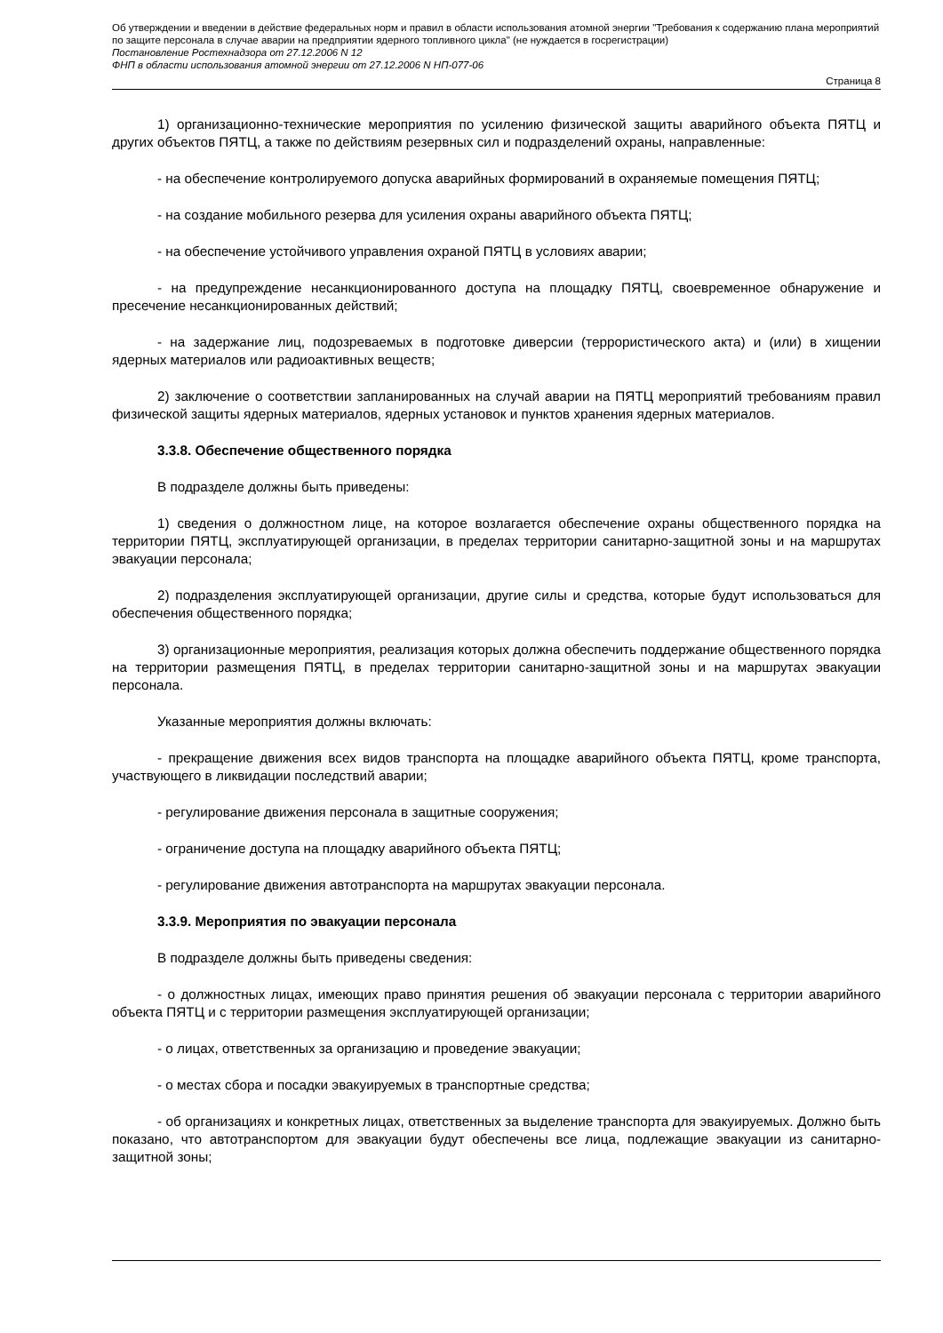Об утверждении и введении в действие федеральных норм и правил в области использования атомной энергии "Требования к содержанию плана мероприятий по защите персонала в случае аварии на предприятии ядерного топливного цикла" (не нуждается в госрегистрации)
Постановление Ростехнадзора от 27.12.2006 N 12
ФНП в области использования атомной энергии от 27.12.2006 N НП-077-06
Страница 8
1) организационно-технические мероприятия по усилению физической защиты аварийного объекта ПЯТЦ и других объектов ПЯТЦ, а также по действиям резервных сил и подразделений охраны, направленные:
- на обеспечение контролируемого допуска аварийных формирований в охраняемые помещения ПЯТЦ;
- на создание мобильного резерва для усиления охраны аварийного объекта ПЯТЦ;
- на обеспечение устойчивого управления охраной ПЯТЦ в условиях аварии;
- на предупреждение несанкционированного доступа на площадку ПЯТЦ, своевременное обнаружение и пресечение несанкционированных действий;
- на задержание лиц, подозреваемых в подготовке диверсии (террористического акта) и (или) в хищении ядерных материалов или радиоактивных веществ;
2) заключение о соответствии запланированных на случай аварии на ПЯТЦ мероприятий требованиям правил физической защиты ядерных материалов, ядерных установок и пунктов хранения ядерных материалов.
3.3.8. Обеспечение общественного порядка
В подразделе должны быть приведены:
1) сведения о должностном лице, на которое возлагается обеспечение охраны общественного порядка на территории ПЯТЦ, эксплуатирующей организации, в пределах территории санитарно-защитной зоны и на маршрутах эвакуации персонала;
2) подразделения эксплуатирующей организации, другие силы и средства, которые будут использоваться для обеспечения общественного порядка;
3) организационные мероприятия, реализация которых должна обеспечить поддержание общественного порядка на территории размещения ПЯТЦ, в пределах территории санитарно-защитной зоны и на маршрутах эвакуации персонала.
Указанные мероприятия должны включать:
- прекращение движения всех видов транспорта на площадке аварийного объекта ПЯТЦ, кроме транспорта, участвующего в ликвидации последствий аварии;
- регулирование движения персонала в защитные сооружения;
- ограничение доступа на площадку аварийного объекта ПЯТЦ;
- регулирование движения автотранспорта на маршрутах эвакуации персонала.
3.3.9. Мероприятия по эвакуации персонала
В подразделе должны быть приведены сведения:
- о должностных лицах, имеющих право принятия решения об эвакуации персонала с территории аварийного объекта ПЯТЦ и с территории размещения эксплуатирующей организации;
- о лицах, ответственных за организацию и проведение эвакуации;
- о местах сбора и посадки эвакуируемых в транспортные средства;
- об организациях и конкретных лицах, ответственных за выделение транспорта для эвакуируемых. Должно быть показано, что автотранспортом для эвакуации будут обеспечены все лица, подлежащие эвакуации из санитарно-защитной зоны;